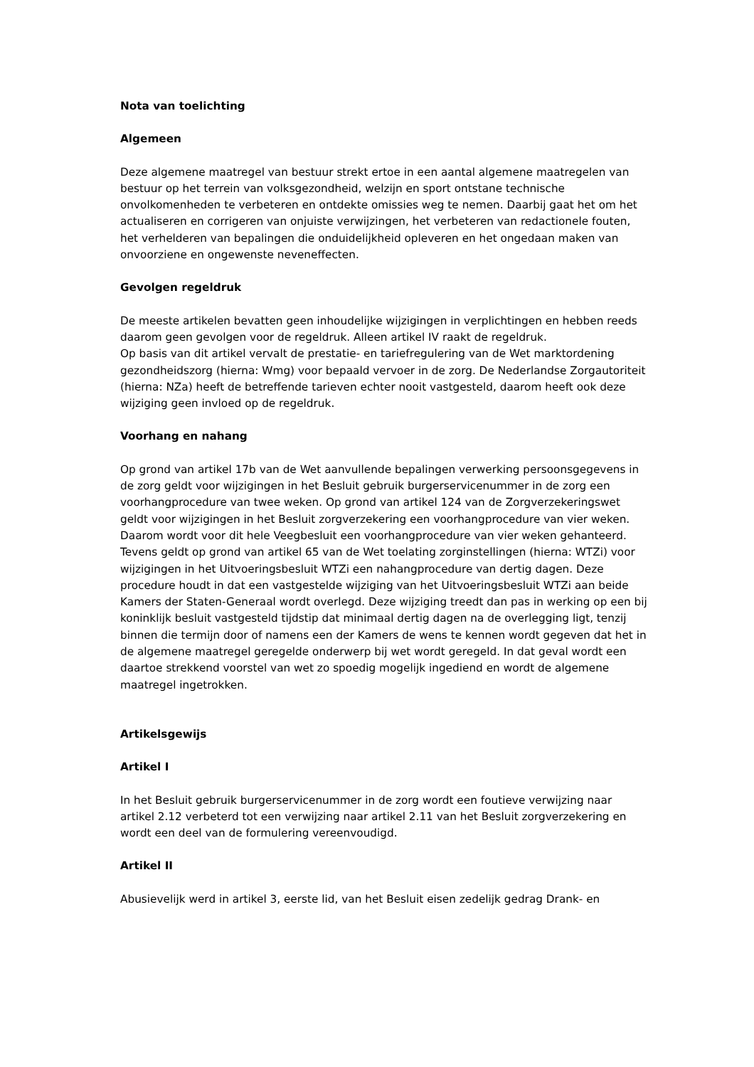Nota van toelichting
Algemeen
Deze algemene maatregel van bestuur strekt ertoe in een aantal algemene maatregelen van bestuur op het terrein van volksgezondheid, welzijn en sport ontstane technische onvolkomenheden te verbeteren en ontdekte omissies weg te nemen. Daarbij gaat het om het actualiseren en corrigeren van onjuiste verwijzingen, het verbeteren van redactionele fouten, het verhelderen van bepalingen die onduidelijkheid opleveren en het ongedaan maken van onvoorziene en ongewenste neveneffecten.
Gevolgen regeldruk
De meeste artikelen bevatten geen inhoudelijke wijzigingen in verplichtingen en hebben reeds daarom geen gevolgen voor de regeldruk. Alleen artikel IV raakt de regeldruk.
Op basis van dit artikel vervalt de prestatie- en tariefregulering van de Wet marktordening gezondheidszorg (hierna: Wmg) voor bepaald vervoer in de zorg. De Nederlandse Zorgautoriteit (hierna: NZa) heeft de betreffende tarieven echter nooit vastgesteld, daarom heeft ook deze wijziging geen invloed op de regeldruk.
Voorhang en nahang
Op grond van artikel 17b van de Wet aanvullende bepalingen verwerking persoonsgegevens in de zorg geldt voor wijzigingen in het Besluit gebruik burgerservicenummer in de zorg een voorhangprocedure van twee weken. Op grond van artikel 124 van de Zorgverzekeringswet geldt voor wijzigingen in het Besluit zorgverzekering een voorhangprocedure van vier weken. Daarom wordt voor dit hele Veegbesluit een voorhangprocedure van vier weken gehanteerd.
Tevens geldt op grond van artikel 65 van de Wet toelating zorginstellingen (hierna: WTZi) voor wijzigingen in het Uitvoeringsbesluit WTZi een nahangprocedure van dertig dagen. Deze procedure houdt in dat een vastgestelde wijziging van het Uitvoeringsbesluit WTZi aan beide Kamers der Staten-Generaal wordt overlegd. Deze wijziging treedt dan pas in werking op een bij koninklijk besluit vastgesteld tijdstip dat minimaal dertig dagen na de overlegging ligt, tenzij binnen die termijn door of namens een der Kamers de wens te kennen wordt gegeven dat het in de algemene maatregel geregelde onderwerp bij wet wordt geregeld. In dat geval wordt een daartoe strekkend voorstel van wet zo spoedig mogelijk ingediend en wordt de algemene maatregel ingetrokken.
Artikelsgewijs
Artikel I
In het Besluit gebruik burgerservicenummer in de zorg wordt een foutieve verwijzing naar artikel 2.12 verbeterd tot een verwijzing naar artikel 2.11 van het Besluit zorgverzekering en wordt een deel van de formulering vereenvoudigd.
Artikel II
Abusievelijk werd in artikel 3, eerste lid, van het Besluit eisen zedelijk gedrag Drank- en